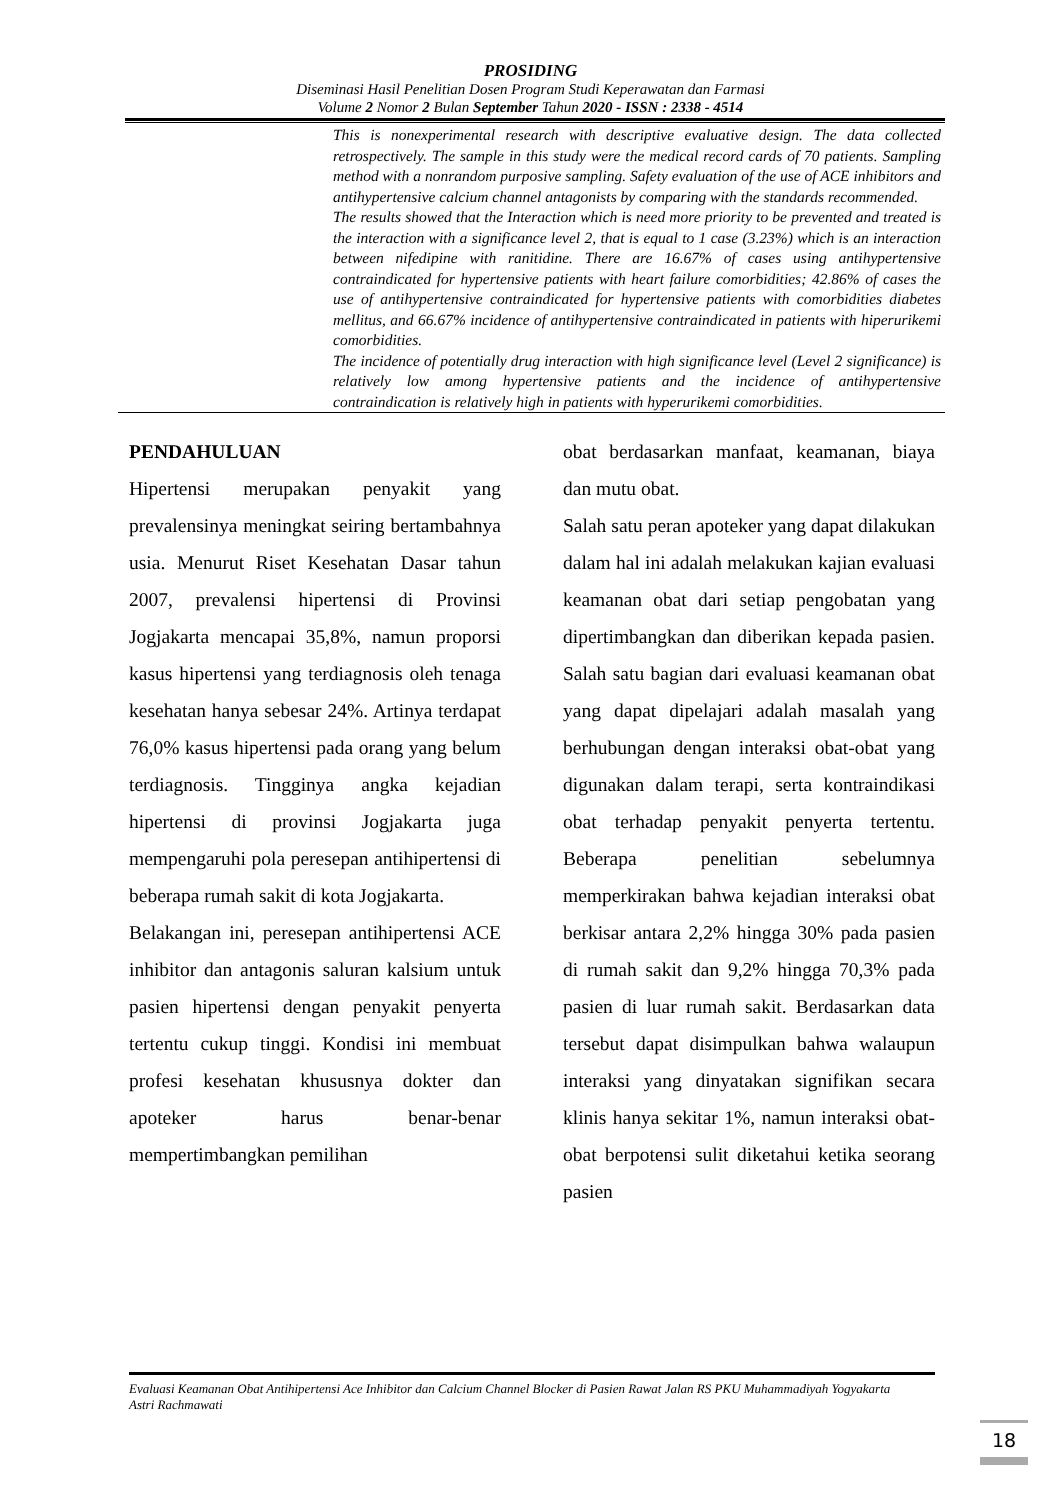PROSIDING
Diseminasi Hasil Penelitian Dosen Program Studi Keperawatan dan Farmasi
Volume 2 Nomor 2 Bulan September Tahun 2020 - ISSN : 2338 - 4514
This is nonexperimental research with descriptive evaluative design. The data collected retrospectively. The sample in this study were the medical record cards of 70 patients. Sampling method with a nonrandom purposive sampling. Safety evaluation of the use of ACE inhibitors and antihypertensive calcium channel antagonists by comparing with the standards recommended.
The results showed that the Interaction which is need more priority to be prevented and treated is the interaction with a significance level 2, that is equal to 1 case (3.23%) which is an interaction between nifedipine with ranitidine. There are 16.67% of cases using antihypertensive contraindicated for hypertensive patients with heart failure comorbidities; 42.86% of cases the use of antihypertensive contraindicated for hypertensive patients with comorbidities diabetes mellitus, and 66.67% incidence of antihypertensive contraindicated in patients with hiperurikemi comorbidities.
The incidence of potentially drug interaction with high significance level (Level 2 significance) is relatively low among hypertensive patients and the incidence of antihypertensive contraindication is relatively high in patients with hyperurikemi comorbidities.
PENDAHULUAN
Hipertensi merupakan penyakit yang prevalensinya meningkat seiring bertambahnya usia. Menurut Riset Kesehatan Dasar tahun 2007, prevalensi hipertensi di Provinsi Jogjakarta mencapai 35,8%, namun proporsi kasus hipertensi yang terdiagnosis oleh tenaga kesehatan hanya sebesar 24%. Artinya terdapat 76,0% kasus hipertensi pada orang yang belum terdiagnosis. Tingginya angka kejadian hipertensi di provinsi Jogjakarta juga mempengaruhi pola peresepan antihipertensi di beberapa rumah sakit di kota Jogjakarta.
Belakangan ini, peresepan antihipertensi ACE inhibitor dan antagonis saluran kalsium untuk pasien hipertensi dengan penyakit penyerta tertentu cukup tinggi. Kondisi ini membuat profesi kesehatan khususnya dokter dan apoteker harus benar-benar mempertimbangkan pemilihan
obat berdasarkan manfaat, keamanan, biaya dan mutu obat.
Salah satu peran apoteker yang dapat dilakukan dalam hal ini adalah melakukan kajian evaluasi keamanan obat dari setiap pengobatan yang dipertimbangkan dan diberikan kepada pasien. Salah satu bagian dari evaluasi keamanan obat yang dapat dipelajari adalah masalah yang berhubungan dengan interaksi obat-obat yang digunakan dalam terapi, serta kontraindikasi obat terhadap penyakit penyerta tertentu. Beberapa penelitian sebelumnya memperkirakan bahwa kejadian interaksi obat berkisar antara 2,2% hingga 30% pada pasien di rumah sakit dan 9,2% hingga 70,3% pada pasien di luar rumah sakit. Berdasarkan data tersebut dapat disimpulkan bahwa walaupun interaksi yang dinyatakan signifikan secara klinis hanya sekitar 1%, namun interaksi obat-obat berpotensi sulit diketahui ketika seorang pasien
Evaluasi Keamanan Obat Antihipertensi Ace Inhibitor dan Calcium Channel Blocker di Pasien Rawat Jalan RS PKU Muhammadiyah Yogyakarta
Astri Rachmawati
18